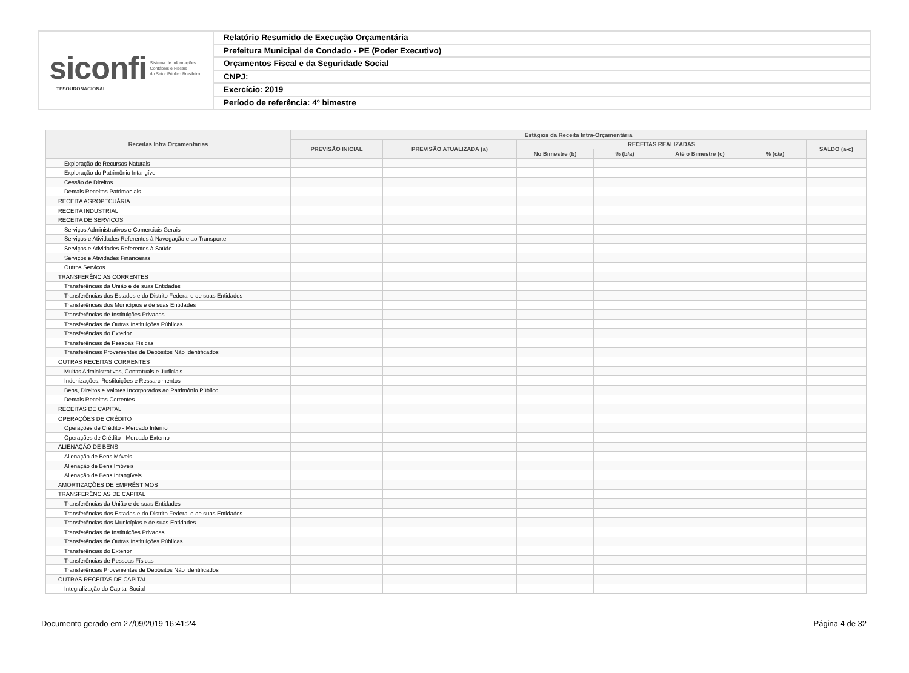siconfi Sistema de Informações
Contábeis e Fiscais
do Setor Público Brasileiro
TESOURONACIONAL
Relatório Resumido de Execução Orçamentária
Prefeitura Municipal de Condado - PE (Poder Executivo)
Orçamentos Fiscal e da Seguridade Social
CNPJ:
Exercício: 2019
Período de referência: 4º bimestre
| Receitas Intra Orçamentárias | Estágios da Receita Intra-Orçamentária | | | | | | |
| --- | --- | --- | --- | --- | --- | --- | --- |
| | PREVISÃO INICIAL | PREVISÃO ATUALIZADA (a) | RECEITAS REALIZADAS | | | | SALDO (a-c) |
| | | | No Bimestre (b) | % (b/a) | Até o Bimestre (c) | % (c/a) | |
| Exploração de Recursos Naturais | | | | | | | |
| Exploração do Patrimônio Intangível | | | | | | | |
| Cessão de Direitos | | | | | | | |
| Demais Receitas Patrimoniais | | | | | | | |
| RECEITA AGROPECUÁRIA | | | | | | | |
| RECEITA INDUSTRIAL | | | | | | | |
| RECEITA DE SERVIÇOS | | | | | | | |
| Serviços Administrativos e Comerciais Gerais | | | | | | | |
| Serviços e Atividades Referentes à Navegação e ao Transporte | | | | | | | |
| Serviços e Atividades Referentes à Saúde | | | | | | | |
| Serviços e Atividades Financeiras | | | | | | | |
| Outros Serviços | | | | | | | |
| TRANSFERÊNCIAS CORRENTES | | | | | | | |
| Transferências da União e de suas Entidades | | | | | | | |
| Transferências dos Estados e do Distrito Federal e de suas Entidades | | | | | | | |
| Transferências dos Municípios e de suas Entidades | | | | | | | |
| Transferências de Instituições Privadas | | | | | | | |
| Transferências de Outras Instituições Públicas | | | | | | | |
| Transferências do Exterior | | | | | | | |
| Transferências de Pessoas Físicas | | | | | | | |
| Transferências Provenientes de Depósitos Não Identificados | | | | | | | |
| OUTRAS RECEITAS CORRENTES | | | | | | | |
| Multas Administrativas, Contratuais e Judiciais | | | | | | | |
| Indenizações, Restituições e Ressarcimentos | | | | | | | |
| Bens, Direitos e Valores Incorporados ao Patrimônio Público | | | | | | | |
| Demais Receitas Correntes | | | | | | | |
| RECEITAS DE CAPITAL | | | | | | | |
| OPERAÇÕES DE CRÉDITO | | | | | | | |
| Operações de Crédito - Mercado Interno | | | | | | | |
| Operações de Crédito - Mercado Externo | | | | | | | |
| ALIENAÇÃO DE BENS | | | | | | | |
| Alienação de Bens Móveis | | | | | | | |
| Alienação de Bens Imóveis | | | | | | | |
| Alienação de Bens Intangíveis | | | | | | | |
| AMORTIZAÇÕES DE EMPRÉSTIMOS | | | | | | | |
| TRANSFERÊNCIAS DE CAPITAL | | | | | | | |
| Transferências da União e de suas Entidades | | | | | | | |
| Transferências dos Estados e do Distrito Federal e de suas Entidades | | | | | | | |
| Transferências dos Municípios e de suas Entidades | | | | | | | |
| Transferências de Instituições Privadas | | | | | | | |
| Transferências de Outras Instituições Públicas | | | | | | | |
| Transferências do Exterior | | | | | | | |
| Transferências de Pessoas Físicas | | | | | | | |
| Transferências Provenientes de Depósitos Não Identificados | | | | | | | |
| OUTRAS RECEITAS DE CAPITAL | | | | | | | |
| Integralização do Capital Social | | | | | | | |
Documento gerado em 27/09/2019 16:41:24 Página 4 de 32